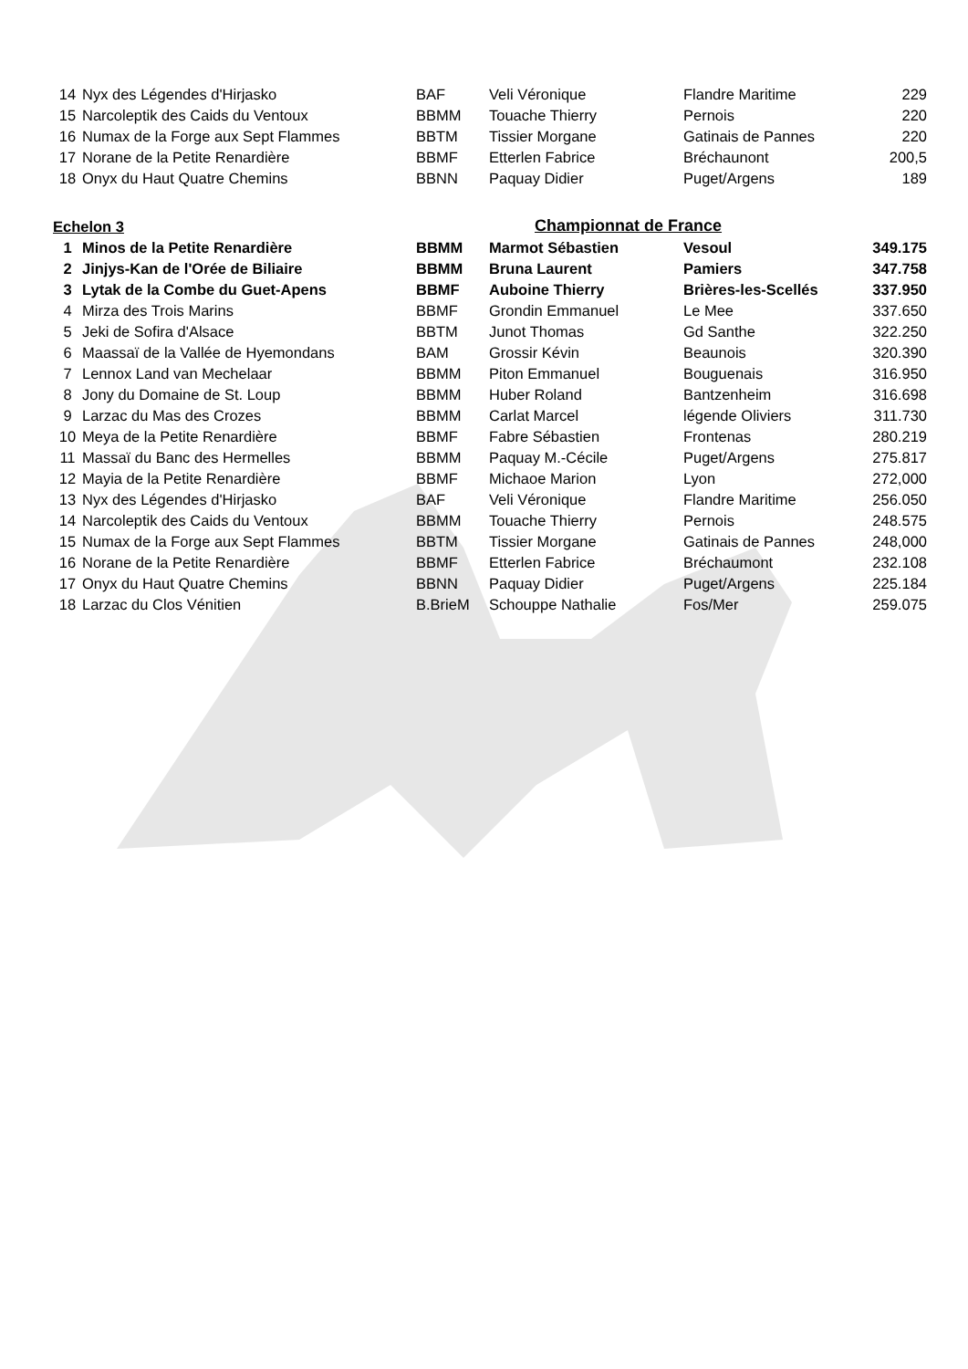| 14 | Nyx des Légendes d'Hirjasko | BAF | Veli Véronique | Flandre Maritime | 229 |
| 15 | Narcoleptik des Caids du Ventoux | BBMM | Touache Thierry | Pernois | 220 |
| 16 | Numax de la Forge aux Sept Flammes | BBTM | Tissier Morgane | Gatinais de Pannes | 220 |
| 17 | Norane de la Petite Renardière | BBMF | Etterlen Fabrice | Bréchaunont | 200,5 |
| 18 | Onyx du Haut Quatre Chemins | BBNN | Paquay Didier | Puget/Argens | 189 |
| Echelon 3 | | | Championnat de France | | |
| 1 | Minos de la Petite Renardière | BBMM | Marmot Sébastien | Vesoul | 349.175 |
| 2 | Jinjys-Kan de l'Orée de Biliaire | BBMM | Bruna Laurent | Pamiers | 347.758 |
| 3 | Lytak de la Combe du Guet-Apens | BBMF | Auboine Thierry | Brières-les-Scellés | 337.950 |
| 4 | Mirza des Trois Marins | BBMF | Grondin Emmanuel | Le Mee | 337.650 |
| 5 | Jeki de Sofira d'Alsace | BBTM | Junot Thomas | Gd Santhe | 322.250 |
| 6 | Maassaï de la Vallée de Hyemondans | BAM | Grossir Kévin | Beaunois | 320.390 |
| 7 | Lennox Land van Mechelaar | BBMM | Piton Emmanuel | Bouguenais | 316.950 |
| 8 | Jony du Domaine de St. Loup | BBMM | Huber Roland | Bantzenheim | 316.698 |
| 9 | Larzac du Mas des Crozes | BBMM | Carlat Marcel | légende Oliviers | 311.730 |
| 10 | Meya de la Petite Renardière | BBMF | Fabre Sébastien | Frontenas | 280.219 |
| 11 | Massaï du Banc des Hermelles | BBMM | Paquay M.-Cécile | Puget/Argens | 275.817 |
| 12 | Mayia de la Petite Renardière | BBMF | Michaoe Marion | Lyon | 272,000 |
| 13 | Nyx des Légendes d'Hirjasko | BAF | Veli Véronique | Flandre Maritime | 256.050 |
| 14 | Narcoleptik des Caids du Ventoux | BBMM | Touache Thierry | Pernois | 248.575 |
| 15 | Numax de la Forge aux Sept Flammes | BBTM | Tissier Morgane | Gatinais de Pannes | 248,000 |
| 16 | Norane de la Petite Renardière | BBMF | Etterlen Fabrice | Bréchaumont | 232.108 |
| 17 | Onyx du Haut Quatre Chemins | BBNN | Paquay Didier | Puget/Argens | 225.184 |
| 18 | Larzac du Clos Vénitien | B.BrieM | Schouppe Nathalie | Fos/Mer | 259.075 |